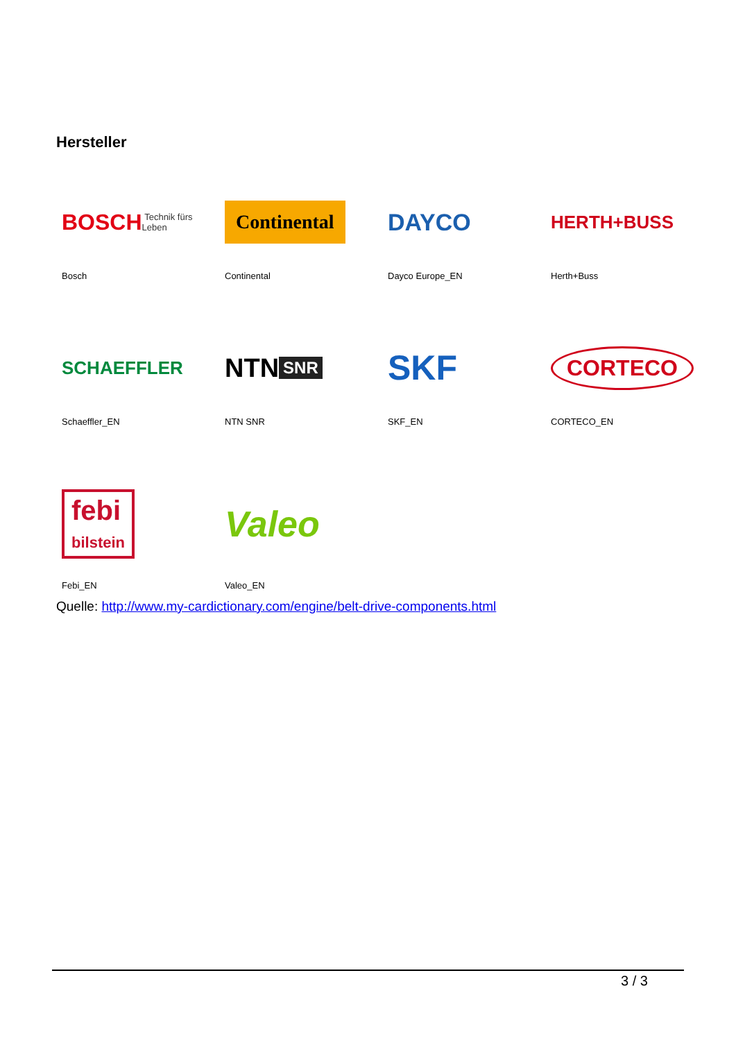Hersteller
| BOSCH Technik fürs Leben | Continental | DAYCO | HERTH+BUSS |
| Bosch | Continental | Dayco Europe_EN | Herth+Buss |
| SCHAEFFLER | NTN SNR | SKF | CORTECO |
| Schaeffler_EN | NTN SNR | SKF_EN | CORTECO_EN |
| febi bilstein | Valeo | | |
| Febi_EN | Valeo_EN | | |
Quelle: http://www.my-cardictionary.com/engine/belt-drive-components.html
3 / 3